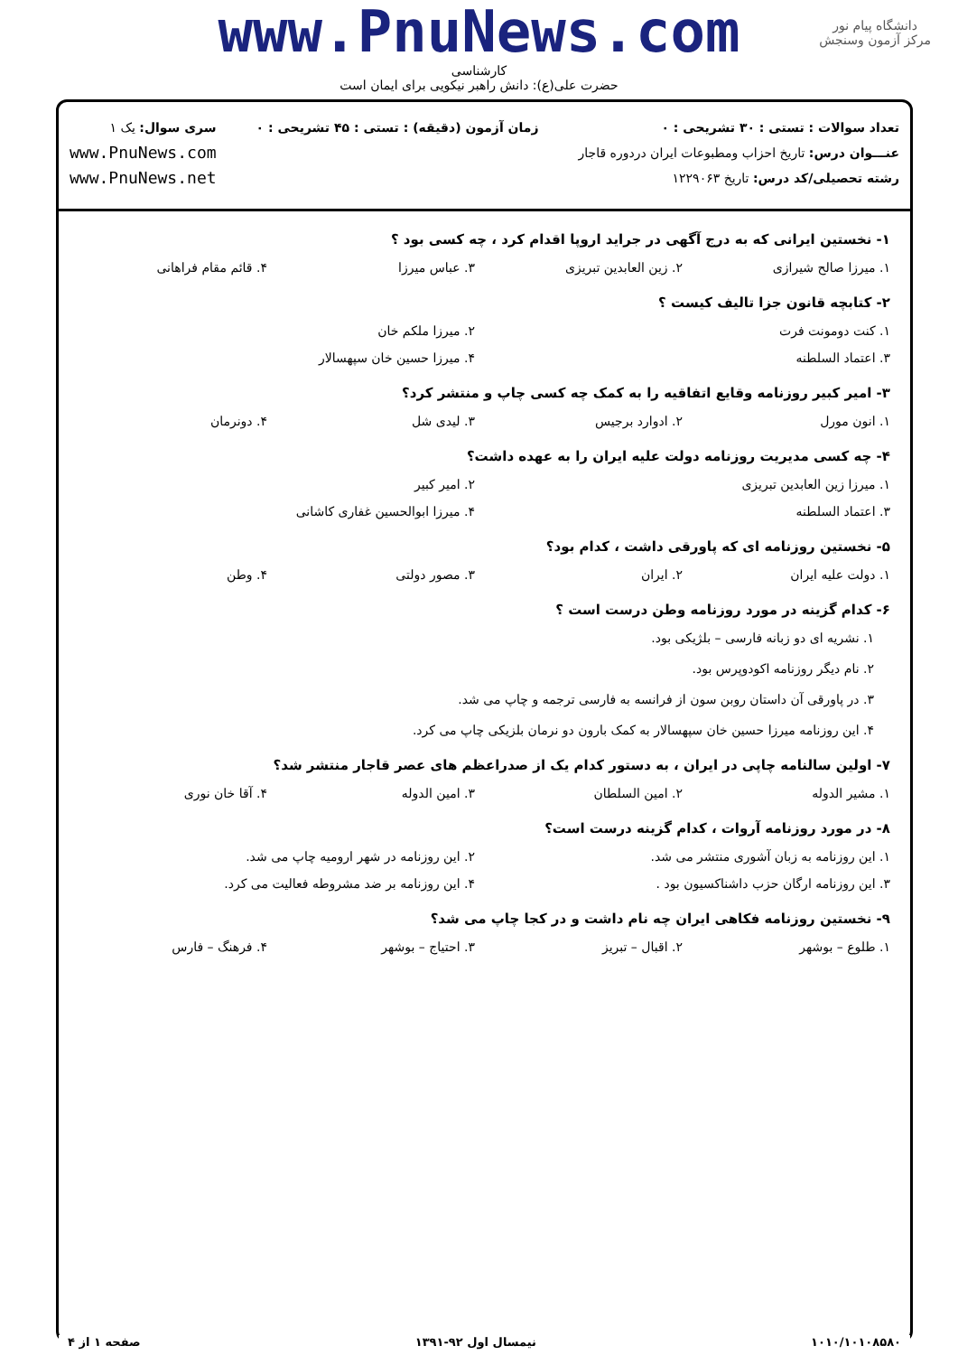دانشگاه پیام نور
مرکز آزمون وسنجش
www.PnuNews.com
کارشناسی
حضرت علی(ع): دانش راهبر نیکویی برای ایمان است
تعداد سوالات : تستی : ۳۰ تشریحی : ۰
عنـــوان درس: تاریخ احزاب ومطبوعات ایران دردوره قاجار
رشته تحصیلی/کد درس: تاریخ ۱۲۲۹۰۶۳
زمان آزمون (دقیقه) : تستی : ۴۵ تشریحی : ۰
سری سوال: یک ۱
www.PnuNews.com
www.PnuNews.net
۱- نخستین ایرانی که به درج آگهی در جراید اروپا اقدام کرد ، چه کسی بود ؟
۱. میرزا صالح شیرازی ۲. زین العابدین تبریزی ۳. عباس میرزا ۴. قائم مقام فراهانی
۲- کتابچه قانون جزا تالیف کیست ؟
۱. کنت دومونت فرت ۲. میرزا ملکم خان
۳. اعتماد السلطنه ۴. میرزا حسین خان سپهسالار
۳- امیر کبیر روزنامه وقایع اتفاقیه را به کمک چه کسی چاپ و منتشر کرد؟
۱. انون مورل ۲. ادوارد برجیس ۳. لیدی شل ۴. دونرمان
۴- چه کسی مدیریت روزنامه دولت علیه ایران را به عهده داشت؟
۱. میرزا زین العابدین تبریزی ۲. امیر کبیر
۳. اعتماد السلطنه ۴. میرزا ابوالحسین غفاری کاشانی
۵- نخستین روزنامه ای که پاورقی داشت ، کدام بود؟
۱. دولت علیه ایران ۲. ایران ۳. مصور دولتی ۴. وطن
۶- کدام گزینه در مورد روزنامه وطن درست است ؟
۱. نشریه ای دو زبانه فارسی – بلژیکی بود.
۲. نام دیگر روزنامه اکودوپرس بود.
۳. در پاورقی آن داستان روبن سون از فرانسه به فارسی ترجمه و چاپ می شد.
۴. این روزنامه میرزا حسین خان سپهسالار به کمک بارون دو نرمان بلزیکی چاپ می کرد.
۷- اولین سالنامه چاپی در ایران ، به دستور کدام یک از صدراعظم های عصر قاجار منتشر شد؟
۱. مشیر الدوله ۲. امین السلطان ۳. امین الدوله ۴. آقا خان نوری
۸- در مورد روزنامه آروات ، کدام گزینه درست است؟
۱. این روزنامه به زبان آشوری منتشر می شد. ۲. این روزنامه در شهر ارومیه چاپ می شد.
۳. این روزنامه ارگان حزب داشناکسیون بود . ۴. این روزنامه بر ضد مشروطه فعالیت می کرد.
۹- نخستین روزنامه فکاهی ایران چه نام داشت و در کجا چاپ می شد؟
۱. طلوع – بوشهر ۲. اقبال – تبریز ۳. احتیاج – بوشهر ۴. فرهنگ – فارس
۱۰۱۰/۱۰۱۰۸۵۸۰ نیمسال اول ۹۲-۱۳۹۱ صفحه ۱ از ۴